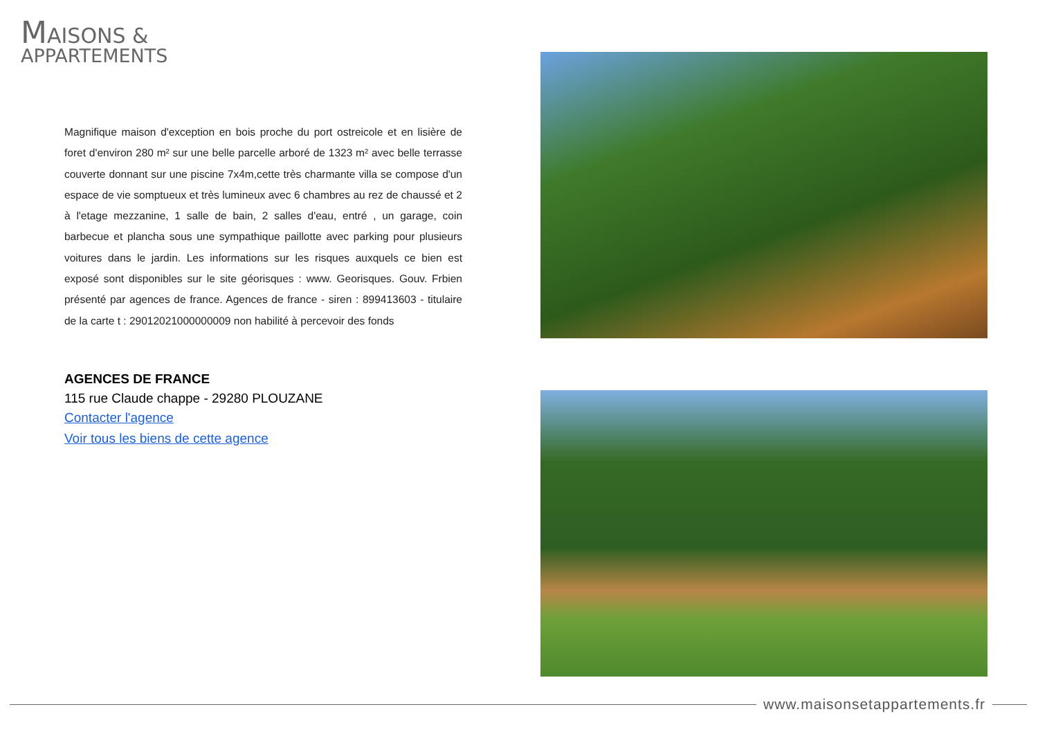MAISONS &
APPARTEMENTS
Magnifique maison d'exception en bois proche du port ostreicole et en lisière de foret d'environ 280 m² sur une belle parcelle arboré de 1323 m² avec belle terrasse couverte donnant sur une piscine 7x4m,cette très charmante villa se compose d'un espace de vie somptueux et très lumineux avec 6 chambres au rez de chaussé et 2 à l'etage mezzanine, 1 salle de bain, 2 salles d'eau, entré , un garage, coin barbecue et plancha sous une sympathique paillotte avec parking pour plusieurs voitures dans le jardin. Les informations sur les risques auxquels ce bien est exposé sont disponibles sur le site géorisques : www. Georisques. Gouv. Frbien présenté par agences de france. Agences de france - siren : 899413603 - titulaire de la carte t : 29012021000000009 non habilité à percevoir des fonds
AGENCES DE FRANCE
115 rue Claude chappe - 29280 PLOUZANE
Contacter l'agence
Voir tous les biens de cette agence
www.maisonsetappartements.fr